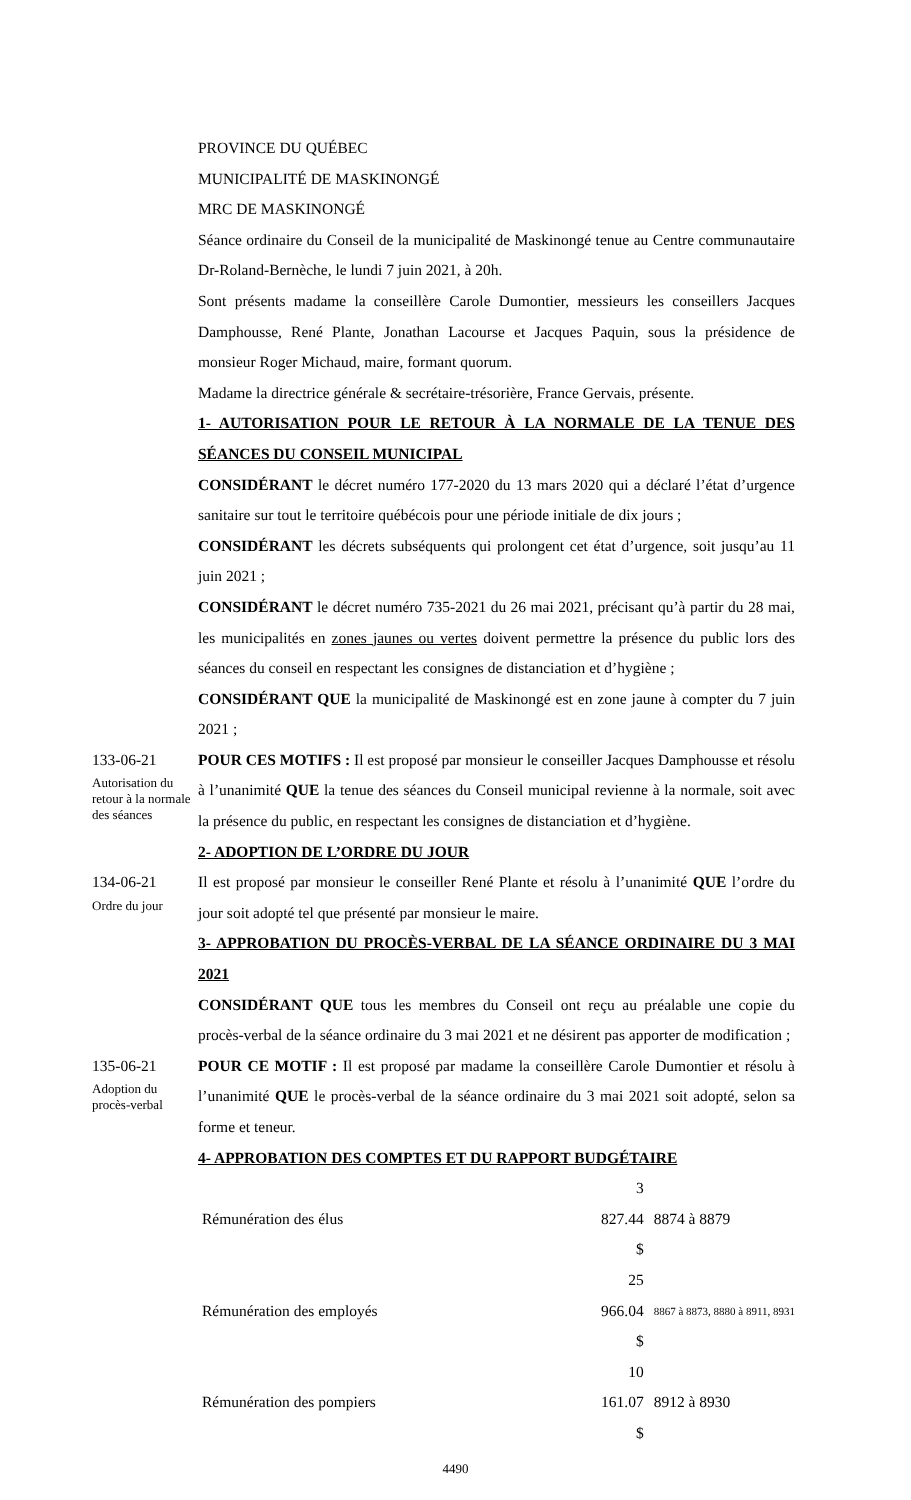PROVINCE DU QUÉBEC
MUNICIPALITÉ DE MASKINONGÉ
MRC DE MASKINONGÉ
Séance ordinaire du Conseil de la municipalité de Maskinongé tenue au Centre communautaire Dr-Roland-Bernèche, le lundi 7 juin 2021, à 20h.
Sont présents madame la conseillère Carole Dumontier, messieurs les conseillers Jacques Damphousse, René Plante, Jonathan Lacourse et Jacques Paquin, sous la présidence de monsieur Roger Michaud, maire, formant quorum.
Madame la directrice générale & secrétaire-trésorière, France Gervais, présente.
1- AUTORISATION POUR LE RETOUR À LA NORMALE DE LA TENUE DES SÉANCES DU CONSEIL MUNICIPAL
CONSIDÉRANT le décret numéro 177-2020 du 13 mars 2020 qui a déclaré l’état d’urgence sanitaire sur tout le territoire québécois pour une période initiale de dix jours ;
CONSIDÉRANT les décrets subséquents qui prolongent cet état d’urgence, soit jusqu’au 11 juin 2021 ;
CONSIDÉRANT le décret numéro 735-2021 du 26 mai 2021, précisant qu’à partir du 28 mai, les municipalités en zones jaunes ou vertes doivent permettre la présence du public lors des séances du conseil en respectant les consignes de distanciation et d’hygiène ;
CONSIDÉRANT QUE la municipalité de Maskinongé est en zone jaune à compter du 7 juin 2021 ;
133-06-21
Autorisation du retour à la normale des séances
POUR CES MOTIFS : Il est proposé par monsieur le conseiller Jacques Damphousse et résolu à l’unanimité QUE la tenue des séances du Conseil municipal revienne à la normale, soit avec la présence du public, en respectant les consignes de distanciation et d’hygiène.
2- ADOPTION DE L’ORDRE DU JOUR
134-06-21
Ordre du jour
Il est proposé par monsieur le conseiller René Plante et résolu à l’unanimité QUE l’ordre du jour soit adopté tel que présenté par monsieur le maire.
3- APPROBATION DU PROCÈS-VERBAL DE LA SÉANCE ORDINAIRE DU 3 MAI 2021
CONSIDÉRANT QUE tous les membres du Conseil ont reçu au préalable une copie du procès-verbal de la séance ordinaire du 3 mai 2021 et ne désirent pas apporter de modification ;
135-06-21
Adoption du procès-verbal
POUR CE MOTIF : Il est proposé par madame la conseillère Carole Dumontier et résolu à l’unanimité QUE le procès-verbal de la séance ordinaire du 3 mai 2021 soit adopté, selon sa forme et teneur.
4- APPROBATION DES COMPTES ET DU RAPPORT BUDGÉTAIRE
| Rémunération des élus | 3 827.44 $ | 8874 à 8879 |
| Rémunération des employés | 25 966.04 $ | 8867 à 8873, 8880 à 8911, 8931 |
| Rémunération des pompiers | 10 161.07 $ | 8912 à 8930 |
4490